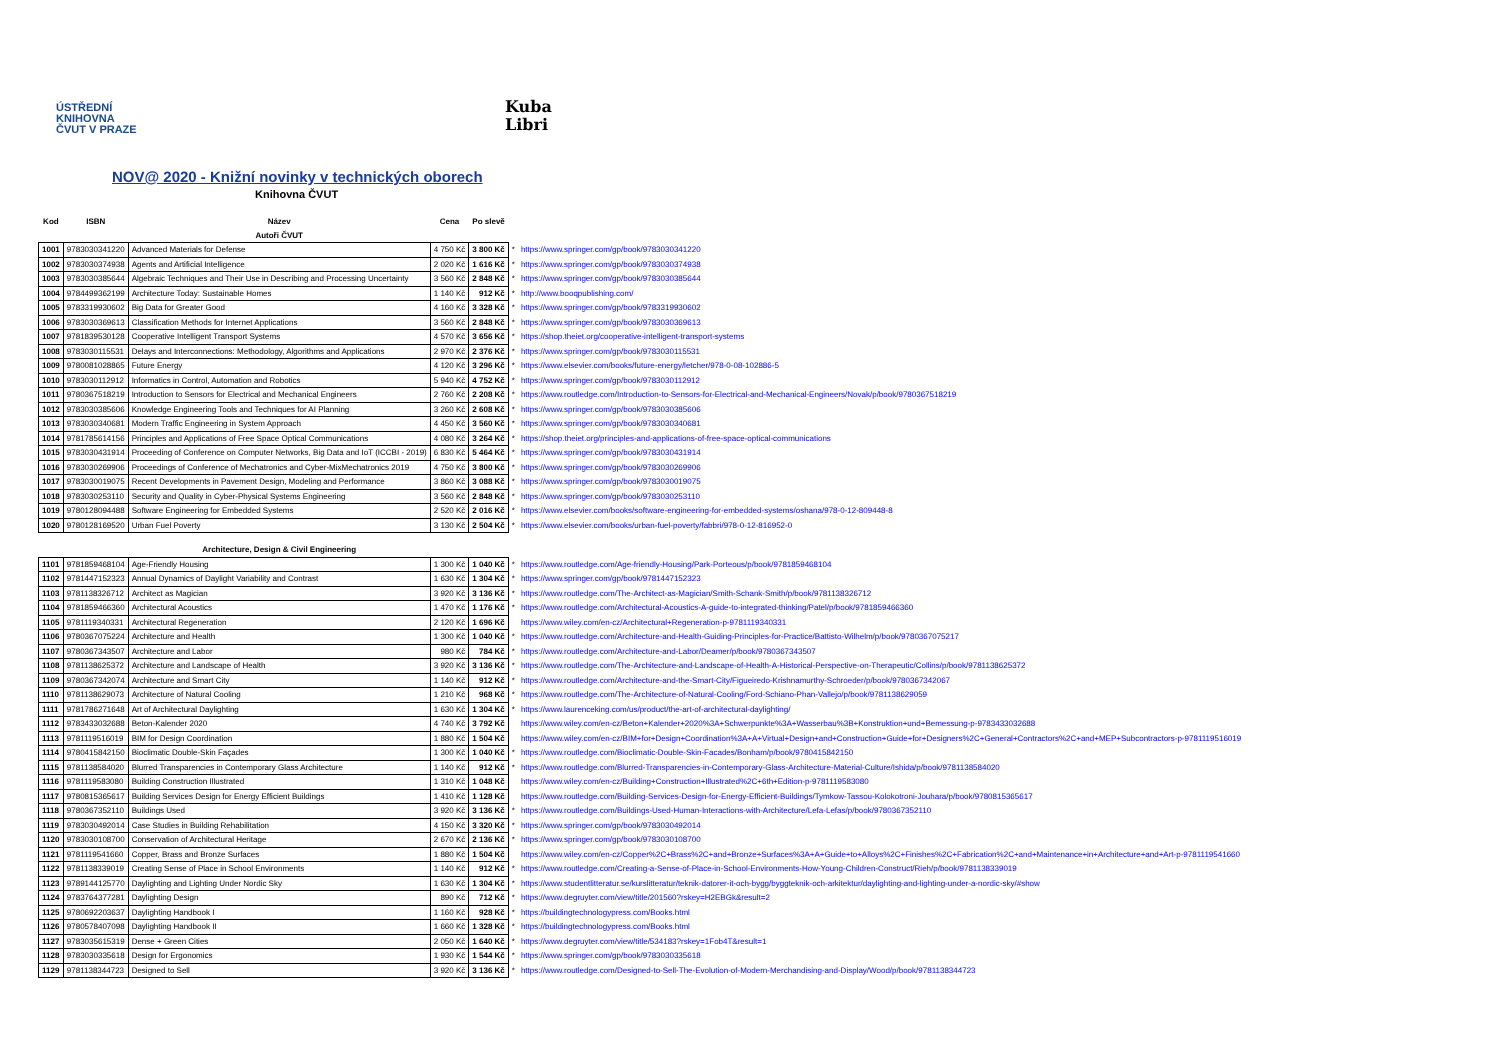ÚSTŘEDNÍ
KNIHOVNA
ČVUT V PRAZE
Kuba
Libri
NOV@ 2020 - Knižní novinky v technických oborech
Knihovna ČVUT
| Kod | ISBN | Název | Cena | Po slevě | | |
| --- | --- | --- | --- | --- | --- | --- |
| | | Autoři ČVUT | | | | |
| 1001 | 9783030341220 | Advanced Materials for Defense | 4 750 Kč | 3 800 Kč | * | https://www.springer.com/gp/book/9783030341220 |
| 1002 | 9783030374938 | Agents and Artificial Intelligence | 2 020 Kč | 1 616 Kč | * | https://www.springer.com/gp/book/9783030374938 |
| 1003 | 9783030385644 | Algebraic Techniques and Their Use in Describing and Processing Uncertainty | 3 560 Kč | 2 848 Kč | * | https://www.springer.com/gp/book/9783030385644 |
| 1004 | 9784499362199 | Architecture Today: Sustainable Homes | 1 140 Kč | 912 Kč | * | http://www.booqpublishing.com/ |
| 1005 | 9783319930602 | Big Data for Greater Good | 4 160 Kč | 3 328 Kč | * | https://www.springer.com/gp/book/9783319930602 |
| 1006 | 9783030369613 | Classification Methods for Internet Applications | 3 560 Kč | 2 848 Kč | * | https://www.springer.com/gp/book/9783030369613 |
| 1007 | 9781839530128 | Cooperative Intelligent Transport Systems | 4 570 Kč | 3 656 Kč | * | https://shop.theiet.org/cooperative-intelligent-transport-systems |
| 1008 | 9783030115531 | Delays and Interconnections: Methodology, Algorithms and Applications | 2 970 Kč | 2 376 Kč | * | https://www.springer.com/gp/book/9783030115531 |
| 1009 | 9780081028865 | Future Energy | 4 120 Kč | 3 296 Kč | * | https://www.elsevier.com/books/future-energy/letcher/978-0-08-102886-5 |
| 1010 | 9783030112912 | Informatics in Control, Automation and Robotics | 5 940 Kč | 4 752 Kč | * | https://www.springer.com/gp/book/9783030112912 |
| 1011 | 9780367518219 | Introduction to Sensors for Electrical and Mechanical Engineers | 2 760 Kč | 2 208 Kč | * | https://www.routledge.com/Introduction-to-Sensors-for-Electrical-and-Mechanical-Engineers/Novak/p/book/9780367518219 |
| 1012 | 9783030385606 | Knowledge Engineering Tools and Techniques for AI Planning | 3 260 Kč | 2 608 Kč | * | https://www.springer.com/gp/book/9783030385606 |
| 1013 | 9783030340681 | Modern Traffic Engineering in System Approach | 4 450 Kč | 3 560 Kč | * | https://www.springer.com/gp/book/9783030340681 |
| 1014 | 9781785614156 | Principles and Applications of Free Space Optical Communications | 4 080 Kč | 3 264 Kč | * | https://shop.theiet.org/principles-and-applications-of-free-space-optical-communications |
| 1015 | 9783030431914 | Proceeding of Conference on Computer Networks, Big Data and IoT (ICCBI - 2019) | 6 830 Kč | 5 464 Kč | * | https://www.springer.com/gp/book/9783030431914 |
| 1016 | 9783030269906 | Proceedings of Conference of Mechatronics and Cyber-MixMechatronics 2019 | 4 750 Kč | 3 800 Kč | * | https://www.springer.com/gp/book/9783030269906 |
| 1017 | 9783030019075 | Recent Developments in Pavement Design, Modeling and Performance | 3 860 Kč | 3 088 Kč | * | https://www.springer.com/gp/book/9783030019075 |
| 1018 | 9783030253110 | Security and Quality in Cyber-Physical Systems Engineering | 3 560 Kč | 2 848 Kč | * | https://www.springer.com/gp/book/9783030253110 |
| 1019 | 9780128094488 | Software Engineering for Embedded Systems | 2 520 Kč | 2 016 Kč | * | https://www.elsevier.com/books/software-engineering-for-embedded-systems/oshana/978-0-12-809448-8 |
| 1020 | 9780128169520 | Urban Fuel Poverty | 3 130 Kč | 2 504 Kč | * | https://www.elsevier.com/books/urban-fuel-poverty/fabbri/978-0-12-816952-0 |
| | | Architecture, Design & Civil Engineering | | | | |
| 1101 | 9781859468104 | Age-Friendly Housing | 1 300 Kč | 1 040 Kč | * | https://www.routledge.com/Age-friendly-Housing/Park-Porteous/p/book/9781859468104 |
| 1102 | 9781447152323 | Annual Dynamics of Daylight Variability and Contrast | 1 630 Kč | 1 304 Kč | * | https://www.springer.com/gp/book/9781447152323 |
| 1103 | 9781138326712 | Architect as Magician | 3 920 Kč | 3 136 Kč | * | https://www.routledge.com/The-Architect-as-Magician/Smith-Schank-Smith/p/book/9781138326712 |
| 1104 | 9781859466360 | Architectural Acoustics | 1 470 Kč | 1 176 Kč | * | https://www.routledge.com/Architectural-Acoustics-A-guide-to-integrated-thinking/Patel/p/book/9781859466360 |
| 1105 | 9781119340331 | Architectural Regeneration | 2 120 Kč | 1 696 Kč | | https://www.wiley.com/en-cz/Architectural+Regeneration-p-9781119340331 |
| 1106 | 9780367075224 | Architecture and Health | 1 300 Kč | 1 040 Kč | * | https://www.routledge.com/Architecture-and-Health-Guiding-Principles-for-Practice/Battisto-Wilhelm/p/book/9780367075217 |
| 1107 | 9780367343507 | Architecture and Labor | 980 Kč | 784 Kč | * | https://www.routledge.com/Architecture-and-Labor/Deamer/p/book/9780367343507 |
| 1108 | 9781138625372 | Architecture and Landscape of Health | 3 920 Kč | 3 136 Kč | * | https://www.routledge.com/The-Architecture-and-Landscape-of-Health-A-Historical-Perspective-on-Therapeutic/Collins/p/book/9781138625372 |
| 1109 | 9780367342074 | Architecture and Smart City | 1 140 Kč | 912 Kč | * | https://www.routledge.com/Architecture-and-the-Smart-City/Figueiredo-Krishnamurthy-Schroeder/p/book/9780367342067 |
| 1110 | 9781138629073 | Architecture of Natural Cooling | 1 210 Kč | 968 Kč | * | https://www.routledge.com/The-Architecture-of-Natural-Cooling/Ford-Schiano-Phan-Vallejo/p/book/9781138629059 |
| 1111 | 9781786271648 | Art of Architectural Daylighting | 1 630 Kč | 1 304 Kč | * | https://www.laurenceking.com/us/product/the-art-of-architectural-daylighting/ |
| 1112 | 9783433032688 | Beton-Kalender 2020 | 4 740 Kč | 3 792 Kč | | https://www.wiley.com/en-cz/Beton+Kalender+2020%3A+Schwerpunkte%3A+Wasserbau%3B+Konstruktion+und+Bemessung-p-9783433032688 |
| 1113 | 9781119516019 | BIM for Design Coordination | 1 880 Kč | 1 504 Kč | | https://www.wiley.com/en-cz/BIM+for+Design+Coordination%3A+A+Virtual+Design+and+Construction+Guide+for+Designers%2C+General+Contractors%2C+and+MEP+Subcontractors-p-9781119516019 |
| 1114 | 9780415842150 | Bioclimatic Double-Skin Façades | 1 300 Kč | 1 040 Kč | * | https://www.routledge.com/Bioclimatic-Double-Skin-Facades/Bonham/p/book/9780415842150 |
| 1115 | 9781138584020 | Blurred Transparencies in Contemporary Glass Architecture | 1 140 Kč | 912 Kč | * | https://www.routledge.com/Blurred-Transparencies-in-Contemporary-Glass-Architecture-Material-Culture/Ishida/p/book/9781138584020 |
| 1116 | 9781119583080 | Building Construction Illustrated | 1 310 Kč | 1 048 Kč | | https://www.wiley.com/en-cz/Building+Construction+Illustrated%2C+6th+Edition-p-9781119583080 |
| 1117 | 9780815365617 | Building Services Design for Energy Efficient Buildings | 1 410 Kč | 1 128 Kč | | https://www.routledge.com/Building-Services-Design-for-Energy-Efficient-Buildings/Tymkow-Tassou-Kolokotroni-Jouhara/p/book/9780815365617 |
| 1118 | 9780367352110 | Buildings Used | 3 920 Kč | 3 136 Kč | * | https://www.routledge.com/Buildings-Used-Human-Interactions-with-Architecture/Lefa-Lefas/p/book/9780367352110 |
| 1119 | 9783030492014 | Case Studies in Building Rehabilitation | 4 150 Kč | 3 320 Kč | * | https://www.springer.com/gp/book/9783030492014 |
| 1120 | 9783030108700 | Conservation of Architectural Heritage | 2 670 Kč | 2 136 Kč | * | https://www.springer.com/gp/book/9783030108700 |
| 1121 | 9781119541660 | Copper, Brass and Bronze Surfaces | 1 880 Kč | 1 504 Kč | | https://www.wiley.com/en-cz/Copper%2C+Brass%2C+and+Bronze+Surfaces%3A+A+Guide+to+Alloys%2C+Finishes%2C+Fabrication%2C+and+Maintenance+in+Architecture+and+Art-p-9781119541660 |
| 1122 | 9781138339019 | Creating Sense of Place in School Environments | 1 140 Kč | 912 Kč | * | https://www.routledge.com/Creating-a-Sense-of-Place-in-School-Environments-How-Young-Children-Construct/Rieh/p/book/9781138339019 |
| 1123 | 9789144125770 | Daylighting and Lighting Under Nordic Sky | 1 630 Kč | 1 304 Kč | * | https://www.studentlitteratur.se/kurslitteratur/teknik-datorer-it-och-bygg/byggteknik-och-arkitektur/daylighting-and-lighting-under-a-nordic-sky/#show |
| 1124 | 9783764377281 | Daylighting Design | 890 Kč | 712 Kč | * | https://www.degruyter.com/view/title/201560?rskey=H2EBGk&result=2 |
| 1125 | 9780692203637 | Daylighting Handbook I | 1 160 Kč | 928 Kč | * | https://buildingtechnologypress.com/Books.html |
| 1126 | 9780578407098 | Daylighting Handbook II | 1 660 Kč | 1 328 Kč | * | https://buildingtechnologypress.com/Books.html |
| 1127 | 9783035615319 | Dense + Green Cities | 2 050 Kč | 1 640 Kč | * | https://www.degruyter.com/view/title/534183?rskey=1Fob4T&result=1 |
| 1128 | 9783030335618 | Design for Ergonomics | 1 930 Kč | 1 544 Kč | * | https://www.springer.com/gp/book/9783030335618 |
| 1129 | 9781138344723 | Designed to Sell | 3 920 Kč | 3 136 Kč | * | https://www.routledge.com/Designed-to-Sell-The-Evolution-of-Modern-Merchandising-and-Display/Wood/p/book/9781138344723 |